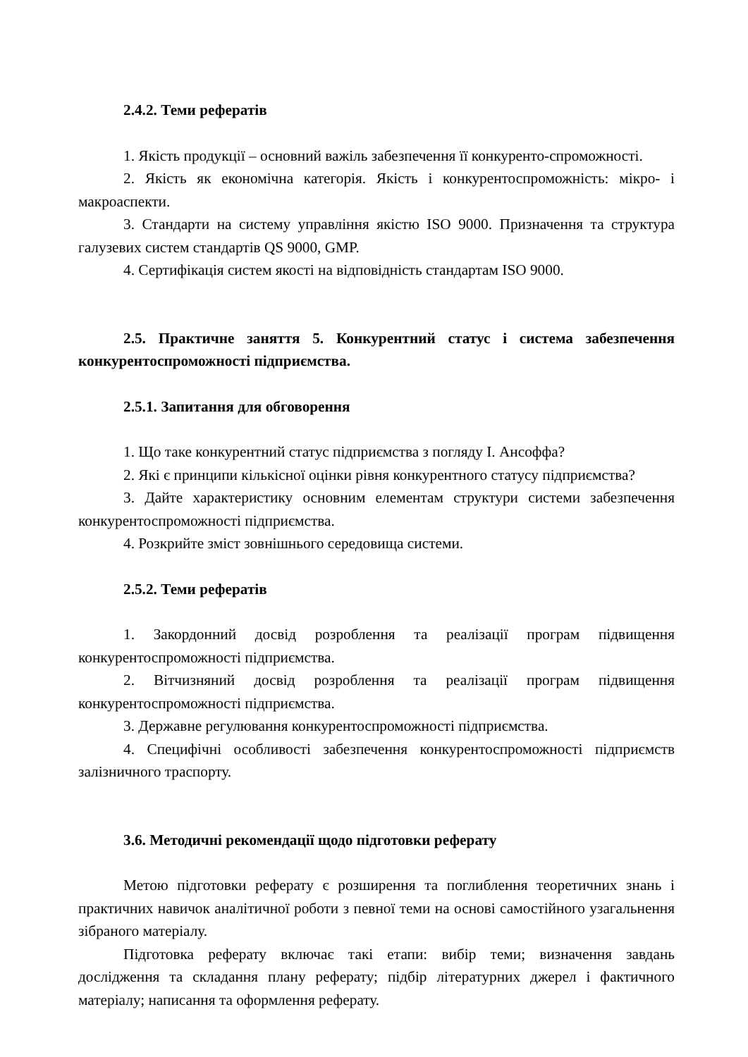2.4.2. Теми рефератів
1. Якість продукції – основний важіль забезпечення її конкуренто-спроможності.
2. Якість як економічна категорія. Якість і конкурентоспроможність: мікро- і макроаспекти.
3. Стандарти на систему управління якістю ISO 9000. Призначення та структура галузевих систем стандартів QS 9000, GMP.
4. Сертифікація систем якості на відповідність стандартам ISO 9000.
2.5. Практичне заняття 5. Конкурентний статус і система забезпечення конкурентоспроможності підприємства.
2.5.1. Запитання для обговорення
1. Що таке конкурентний статус підприємства з погляду І. Ансоффа?
2. Які є принципи кількісної оцінки рівня конкурентного статусу підприємства?
3. Дайте характеристику основним елементам структури системи забезпечення конкурентоспроможності підприємства.
4. Розкрийте зміст зовнішнього середовища системи.
2.5.2. Теми рефератів
1. Закордонний досвід розроблення та реалізації програм підвищення конкурентоспроможності підприємства.
2. Вітчизняний досвід розроблення та реалізації програм підвищення конкурентоспроможності підприємства.
3. Державне регулювання конкурентоспроможності підприємства.
4. Специфічні особливості забезпечення конкурентоспроможності підприємств залізничного траспорту.
3.6. Методичні рекомендації щодо підготовки реферату
Метою підготовки реферату є розширення та поглиблення теоретичних знань і практичних навичок аналітичної роботи з певної теми на основі самостійного узагальнення зібраного матеріалу.
Підготовка реферату включає такі етапи: вибір теми; визначення завдань дослідження та складання плану реферату; підбір літературних джерел і фактичного матеріалу; написання та оформлення реферату.